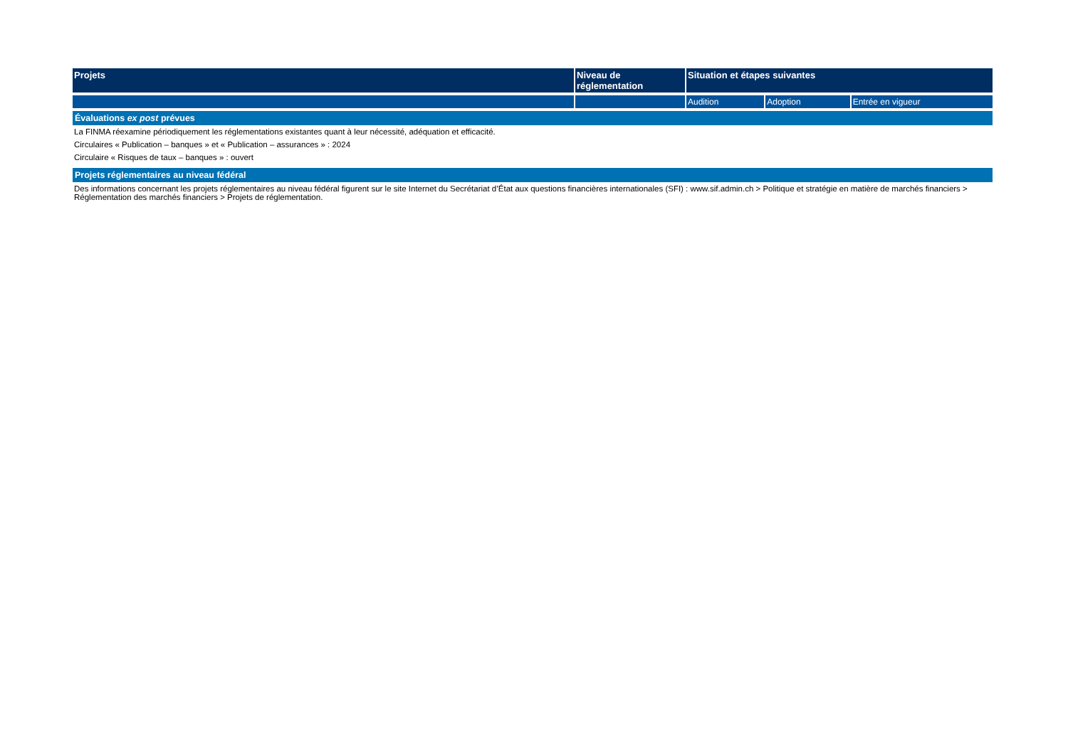| Projets | Niveau de réglementation | Situation et étapes suivantes | | |
| --- | --- | --- | --- | --- |
| | | Audition | Adoption | Entrée en vigueur |
| Évaluations ex post prévues | | | | |
| La FINMA réexamine périodiquement les réglementations existantes quant à leur nécessité, adéquation et efficacité. | | | | |
| Circulaires « Publication – banques » et « Publication – assurances » : 2024 | | | | |
| Circulaire « Risques de taux – banques » : ouvert | | | | |
| Projets réglementaires au niveau fédéral | | | | |
| Des informations concernant les projets réglementaires au niveau fédéral figurent sur le site Internet du Secrétariat d’État aux questions financières internationales (SFI) : www.sif.admin.ch > Politique et stratégie en matière de marchés financiers > Réglementation des marchés financiers > Projets de réglementation. | | | | |